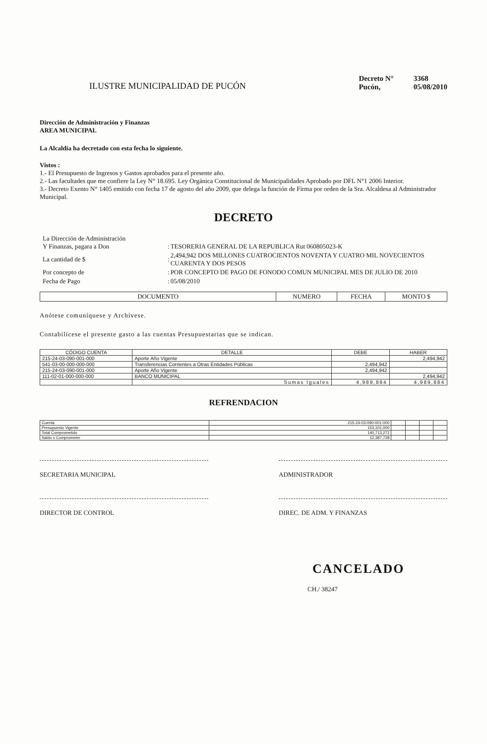ILUSTRE MUNICIPALIDAD DE PUCÓN
| Decreto N° | 3368 |
| Pucón, | 05/08/2010 |
Dirección de Administración y Finanzas
AREA MUNICIPAL
La Alcaldía ha decretado con esta fecha lo siguiente.
Vistos :
1.- El Presupuesto de Ingresos y Gastos aprobados para el presente año.
2.- Las facultades que me confiere la Ley N° 18.695. Ley Orgánica Constitucional de Municipalidades Aprobado por DFL N°1 2006 Interior.
3.- Decreto Exento N° 1405 emitido con fecha 17 de agosto del año 2009, que delega la función de Firma por orden de la Sra. Alcaldesa al Administrador Municipal.
DECRETO
| La Dirección de Administración Y Finanzas, pagara a Don | : | TESORERIA GENERAL DE LA REPUBLICA Rut 060805023-K |
| La cantidad de $ | : | 2,494,942 DOS MILLONES CUATROCIENTOS NOVENTA Y CUATRO MIL NOVECIENTOS CUARENTA Y DOS PESOS |
| Por concepto de | : | POR CONCEPTO DE PAGO DE FONODO COMUN MUNICIPAL MES DE JULIO DE 2010 |
| Fecha de Pago | : | 05/08/2010 |
| DOCUMENTO | NUMERO | FECHA | MONTO $ |
| --- | --- | --- | --- |
Anótese comuníquese y Archívese.
Contabilícese el presente gasto a las cuentas Presupuestarias que se indican.
| CÓDIGO CUENTA | DETALLE | DEBE | HABER |
| --- | --- | --- | --- |
| 215-24-03-090-001-000 | Aporte Año Vigente | | 2,494,942 |
| 541-03-00-000-000-000 | Transferencias Corrientes a Otras Entidades Públicas | 2,494,942 | |
| 215-24-03-090-001-000 | Aporte Año Vigente | 2,494,942 | |
| 111-02-01-000-000-000 | BANCO MUNICIPAL | | 2,494,942 |
| | Sumas Iguales | 4,989,884 | 4,989,884 |
REFRENDACION
| Cuenta | 215-24-03-090-001-000 | | | | |
| Presupuesto Vigente | 153,101,000 | | | | |
| Total Comprometido | 140,713,272 | | | | |
| Saldo x Comprometer | 12,387,728 | | | | |
SECRETARIA MUNICIPAL ADMINISTRADOR
DIRECTOR DE CONTROL DIREC. DE ADM. Y FINANZAS
CANCELADO
CH./ 38247